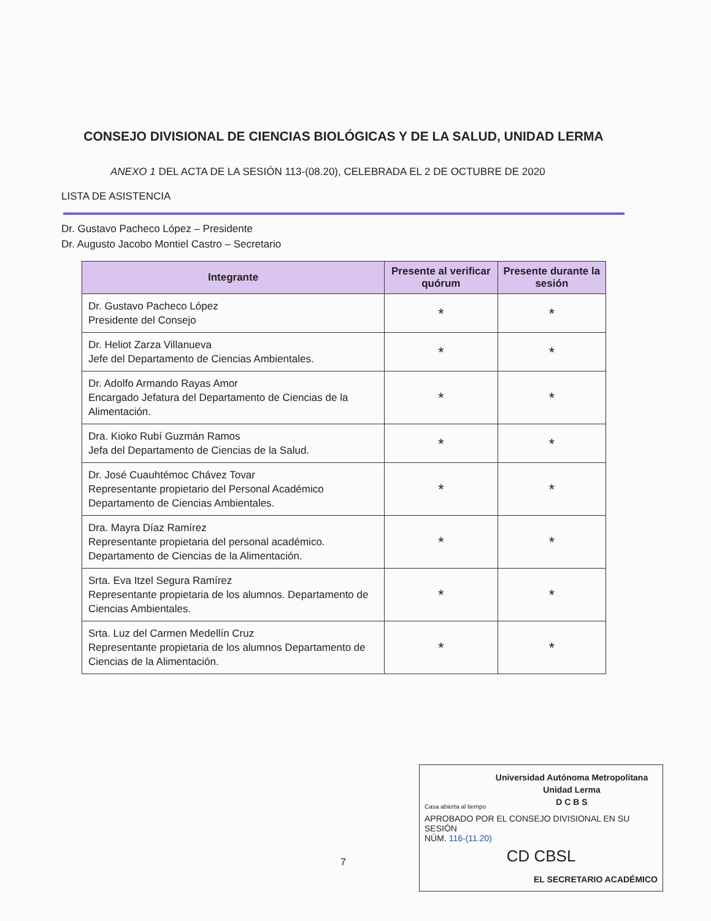CONSEJO DIVISIONAL DE CIENCIAS BIOLÓGICAS Y DE LA SALUD, UNIDAD LERMA
ANEXO 1 DEL ACTA DE LA SESIÓN 113-(08.20), CELEBRADA EL 2 DE OCTUBRE DE 2020
LISTA DE ASISTENCIA
Dr. Gustavo Pacheco López – Presidente
Dr. Augusto Jacobo Montiel Castro – Secretario
| Integrante | Presente al verificar quórum | Presente durante la sesión |
| --- | --- | --- |
| Dr. Gustavo Pacheco López Presidente del Consejo | * | * |
| Dr. Heliot Zarza Villanueva Jefe del Departamento de Ciencias Ambientales. | * | * |
| Dr. Adolfo Armando Rayas Amor Encargado Jefatura del Departamento de Ciencias de la Alimentación. | * | * |
| Dra. Kioko Rubí Guzmán Ramos Jefa del Departamento de Ciencias de la Salud. | * | * |
| Dr. José Cuauhtémoc Chávez Tovar Representante propietario del Personal Académico Departamento de Ciencias Ambientales. | * | * |
| Dra. Mayra Díaz Ramírez Representante propietaria del personal académico. Departamento de Ciencias de la Alimentación. | * | * |
| Srta. Eva Itzel Segura Ramírez Representante propietaria de los alumnos. Departamento de Ciencias Ambientales. | * | * |
| Srta. Luz del Carmen Medellín Cruz Representante propietaria de los alumnos Departamento de Ciencias de la Alimentación. | * | * |
7
Universidad Autónoma Metropolitana
Unidad Lerma
D C B S
Casa abierta al tiempo
APROBADO POR EL CONSEJO DIVISIONAL EN SU SESIÓN
NÚM. 116-(11.20)
CD CBSL
EL SECRETARIO ACADÉMICO